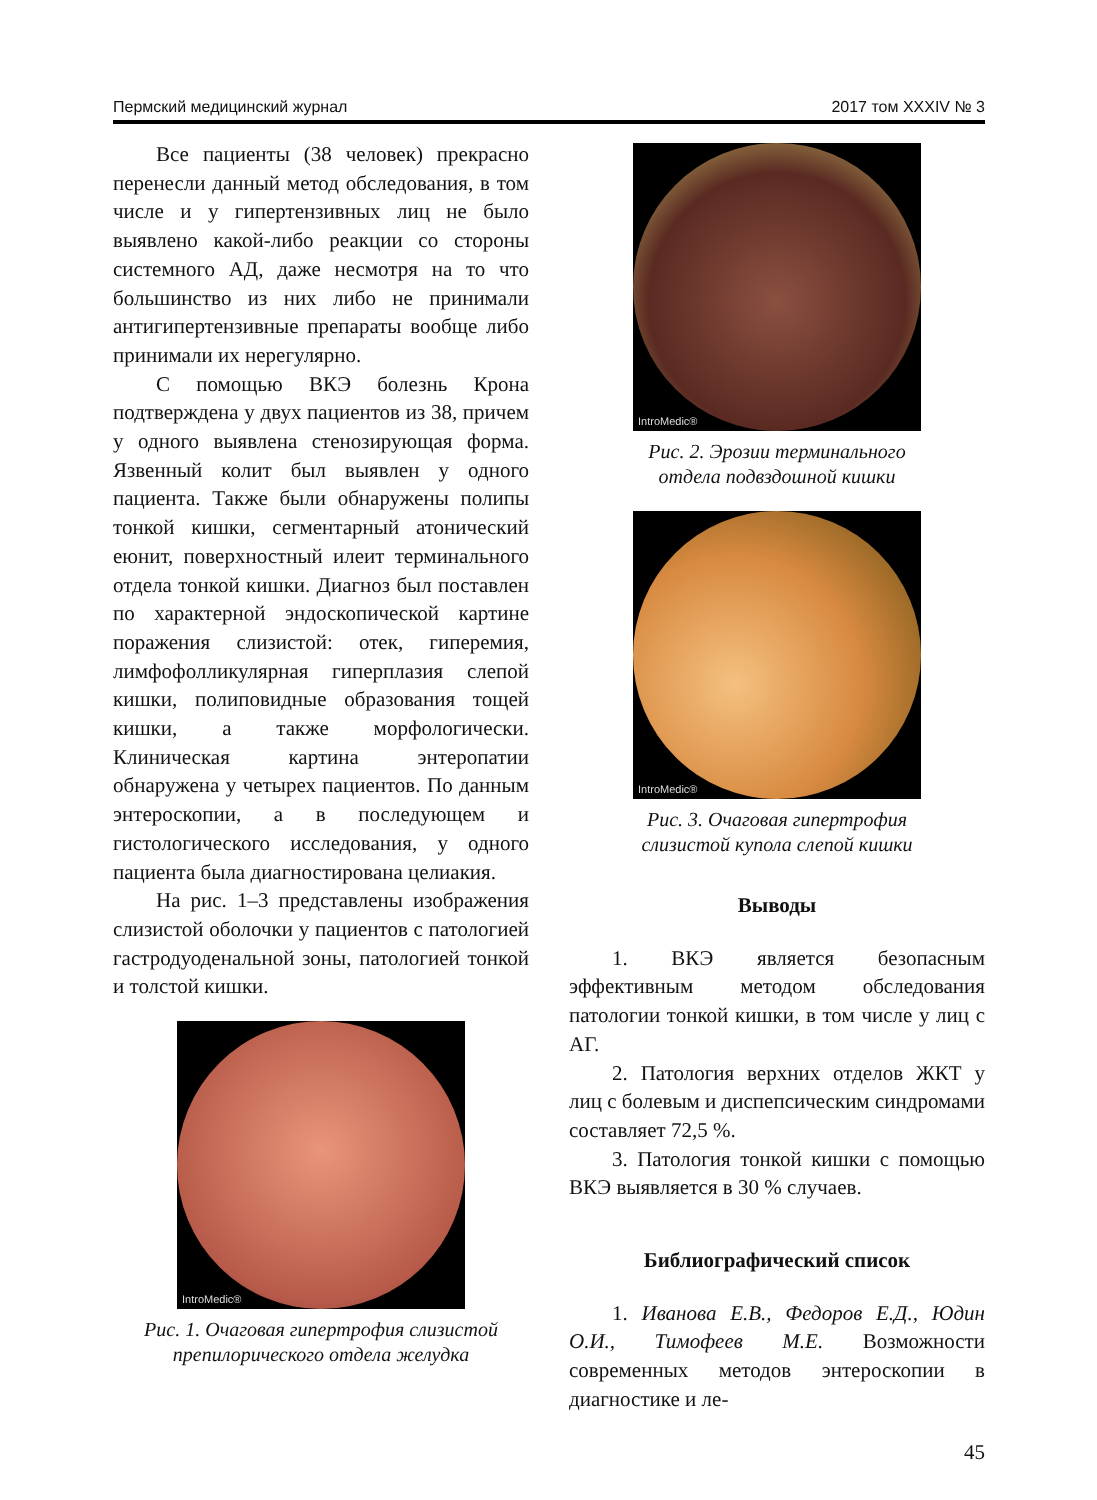Пермский медицинский журнал 2017 том XXXIV № 3
Все пациенты (38 человек) прекрасно перенесли данный метод обследования, в том числе и у гипертензивных лиц не было выявлено какой-либо реакции со стороны системного АД, даже несмотря на то что большинство из них либо не принимали антигипертензивные препараты вообще либо принимали их нерегулярно.
С помощью ВКЭ болезнь Крона подтверждена у двух пациентов из 38, причем у одного выявлена стенозирующая форма. Язвенный колит был выявлен у одного пациента. Также были обнаружены полипы тонкой кишки, сегментарный атонический еюнит, поверхностный илеит терминального отдела тонкой кишки. Диагноз был поставлен по характерной эндоскопической картине поражения слизистой: отек, гиперемия, лимфофолликулярная гиперплазия слепой кишки, полиповидные образования тощей кишки, а также морфологически. Клиническая картина энтеропатии обнаружена у четырех пациентов. По данным энтероскопии, а в последующем и гистологического исследования, у одного пациента была диагностирована целиакия.
На рис. 1–3 представлены изображения слизистой оболочки у пациентов с патологией гастродуоденальной зоны, патологией тонкой и толстой кишки.
IntroMedic®
Рис. 1. Очаговая гипертрофия слизистой препилорического отдела желудка
IntroMedic®
Рис. 2. Эрозии терминального
отдела подвздошной кишки
IntroMedic®
Рис. 3. Очаговая гипертрофия
слизистой купола слепой кишки
Выводы
1. ВКЭ является безопасным эффективным методом обследования патологии тонкой кишки, в том числе у лиц с АГ.
2. Патология верхних отделов ЖКТ у лиц с болевым и диспепсическим синдромами составляет 72,5 %.
3. Патология тонкой кишки с помощью ВКЭ выявляется в 30 % случаев.
Библиографический список
1. Иванова Е.В., Федоров Е.Д., Юдин О.И., Тимофеев М.Е. Возможности современных методов энтероскопии в диагностике и ле-
45